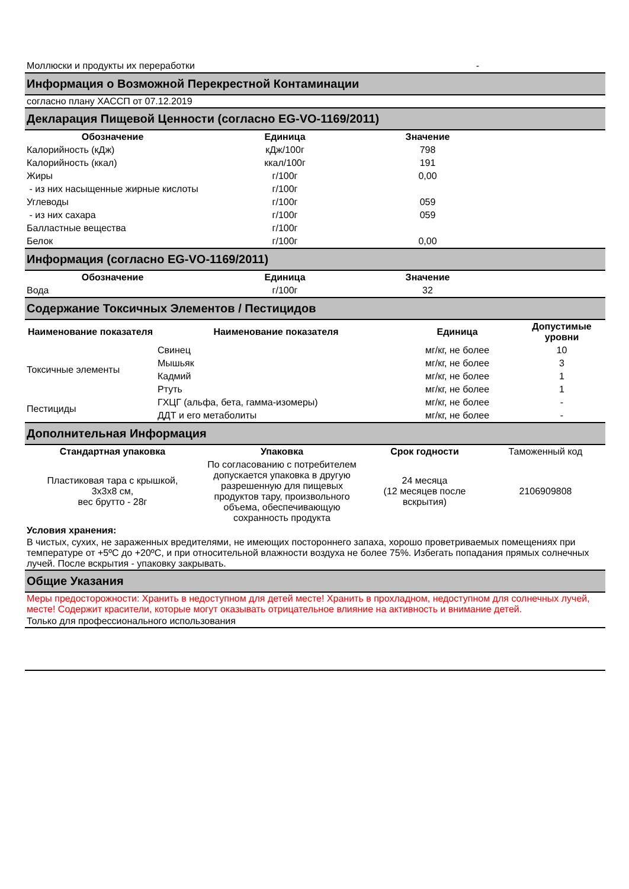Моллюски и продукты их переработки -
Информация о Возможной Перекрестной Контаминации
согласно плану ХАССП от 07.12.2019
Декларация Пищевой Ценности (согласно EG-VO-1169/2011)
| Обозначение | Единица | Значение | |
| --- | --- | --- | --- |
| Калорийность (кДж) | кДж/100г | 798 | |
| Калорийность (ккал) | ккал/100г | 191 | |
| Жиры | г/100г | 0,00 | |
| - из них насыщенные жирные кислоты | г/100г | | |
| Углеводы | г/100г | 059 | |
| - из них сахара | г/100г | 059 | |
| Балластные вещества | г/100г | | |
| Белок | г/100г | 0,00 | |
Информация (согласно EG-VO-1169/2011)
| Обозначение | Единица | Значение | |
| --- | --- | --- | --- |
| Вода | г/100г | 32 | |
Содержание Токсичных Элементов / Пестицидов
| Наименование показателя | Наименование показателя | Единица | Допустимые уровни |
| --- | --- | --- | --- |
| Токсичные элементы | Свинец | мг/кг, не более | 10 |
| | Мышьяк | мг/кг, не более | 3 |
| | Кадмий | мг/кг, не более | 1 |
| | Ртуть | мг/кг, не более | 1 |
| Пестициды | ГХЦГ (альфа, бета, гамма-изомеры) | мг/кг, не более | - |
| | ДДТ и его метаболиты | мг/кг, не более | - |
Дополнительная Информация
| Стандартная упаковка | Упаковка | Срок годности | Таможенный код |
| Пластиковая тара с крышкой, 3х3х8 см, вес брутто - 28г | По согласованию с потребителем допускается упаковка в другую разрешенную для пищевых продуктов тару, произвольного объема, обеспечивающую сохранность продукта | 24 месяца (12 месяцев после вскрытия) | 2106909808 |
Условия хранения:
В чистых, сухих, не зараженных вредителями, не имеющих постороннего запаха, хорошо проветриваемых помещениях при температуре от +5ºC до +20ºC, и при относительной влажности воздуха не более 75%. Избегать попадания прямых солнечных лучей. После вскрытия - упаковку закрывать.
Общие Указания
Меры предосторожности: Хранить в недоступном для детей месте! Хранить в прохладном, недоступном для солнечных лучей, месте! Содержит красители, которые могут оказывать отрицательное влияние на активность и внимание детей.
Только для профессионального использования